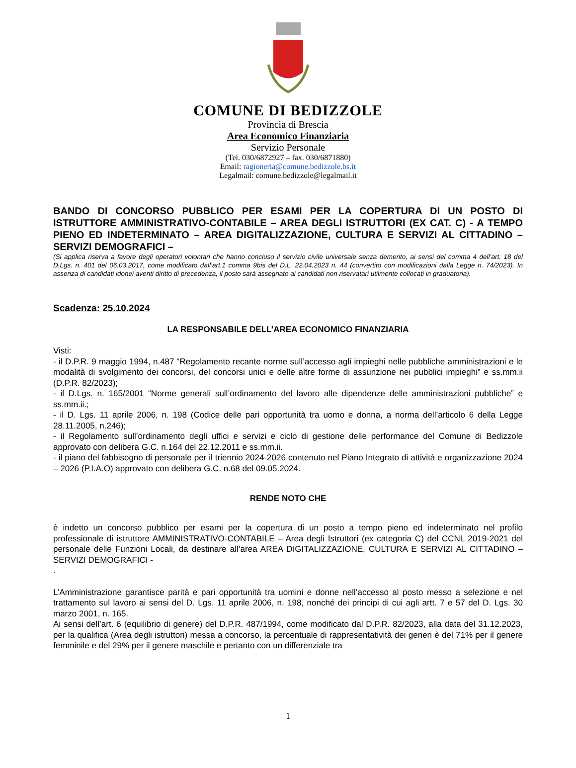COMUNE DI BEDIZZOLE
Provincia di Brescia
Area Economico Finanziaria
Servizio Personale
(Tel. 030/6872927 – fax. 030/6871880)
Email: ragioneria@comune.bedizzole.bs.it
Legalmail: comune.bedizzole@legalmail.it
BANDO DI CONCORSO PUBBLICO PER ESAMI PER LA COPERTURA DI UN POSTO DI ISTRUTTORE AMMINISTRATIVO-CONTABILE – AREA DEGLI ISTRUTTORI (EX CAT. C) - A TEMPO PIENO ED INDETERMINATO – AREA DIGITALIZZAZIONE, CULTURA E SERVIZI AL CITTADINO – SERVIZI DEMOGRAFICI –
(Si applica riserva a favore degli operatori volontari che hanno concluso il servizio civile universale senza demerito, ai sensi del comma 4 dell’art. 18 del D.Lgs. n. 401 del 06.03.2017, come modificato dall’art.1 comma 9bis del D.L. 22.04.2023 n. 44 (convertito con modificazioni dalla Legge n. 74/2023). In assenza di candidati idonei aventi diritto di precedenza, il posto sarà assegnato ai candidati non riservatari utilmente collocati in graduatoria).
Scadenza: 25.10.2024
LA RESPONSABILE DELL’AREA ECONOMICO FINANZIARIA
Visti:
- il D.P.R. 9 maggio 1994, n.487 “Regolamento recante norme sull’accesso agli impieghi nelle pubbliche amministrazioni e le modalità di svolgimento dei concorsi, del concorsi unici e delle altre forme di assunzione nei pubblici impieghi” e ss.mm.ii (D.P.R. 82/2023);
- il D.Lgs. n. 165/2001 “Norme generali sull’ordinamento del lavoro alle dipendenze delle amministrazioni pubbliche” e ss.mm.ii.;
- il D. Lgs. 11 aprile 2006, n. 198 (Codice delle pari opportunità tra uomo e donna, a norma dell’articolo 6 della Legge 28.11.2005, n.246);
- il Regolamento sull’ordinamento degli uffici e servizi e ciclo di gestione delle performance del Comune di Bedizzole approvato con delibera G.C. n.164 del 22.12.2011 e ss.mm.ii.
- il piano del fabbisogno di personale per il triennio 2024-2026 contenuto nel Piano Integrato di attività e organizzazione 2024 – 2026 (P.I.A.O) approvato con delibera G.C. n.68 del 09.05.2024.
RENDE NOTO CHE
è indetto un concorso pubblico per esami per la copertura di un posto a tempo pieno ed indeterminato nel profilo professionale di istruttore AMMINISTRATIVO-CONTABILE – Area degli Istruttori (ex categoria C) del CCNL 2019-2021 del personale delle Funzioni Locali, da destinare all’area AREA DIGITALIZZAZIONE, CULTURA E SERVIZI AL CITTADINO – SERVIZI DEMOGRAFICI -
.
L’Amministrazione garantisce parità e pari opportunità tra uomini e donne nell’accesso al posto messo a selezione e nel trattamento sul lavoro ai sensi del D. Lgs. 11 aprile 2006, n. 198, nonché dei principi di cui agli artt. 7 e 57 del D. Lgs. 30 marzo 2001, n. 165.
Ai sensi dell’art. 6 (equilibrio di genere) del D.P.R. 487/1994, come modificato dal D.P.R. 82/2023, alla data del 31.12.2023, per la qualifica (Area degli istruttori) messa a concorso, la percentuale di rappresentatività dei generi è del 71% per il genere femminile e del 29% per il genere maschile e pertanto con un differenziale tra
1